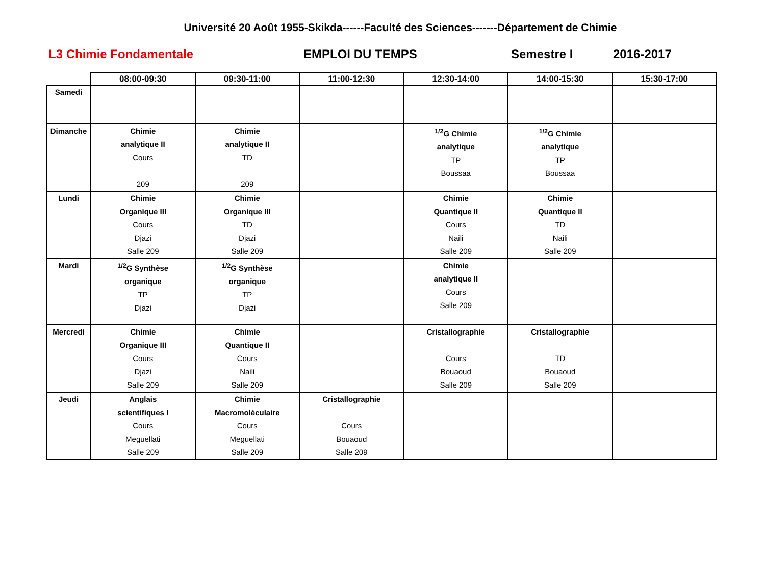Université 20 Août 1955-Skikda------Faculté des Sciences-------Département de Chimie
L3 Chimie Fondamentale EMPLOI DU TEMPS Semestre I 2016-2017
| | 08:00-09:30 | 09:30-11:00 | 11:00-12:30 | 12:30-14:00 | 14:00-15:30 | 15:30-17:00 |
| --- | --- | --- | --- | --- | --- | --- |
| Samedi | | | | | | |
| Dimanche | Chimie analytique II Cours 209 | Chimie analytique II TD 209 | | <sup>1/2</sup>G Chimie analytique TP Boussaa | <sup>1/2</sup>G Chimie analytique TP Boussaa | |
| Lundi | Chimie Organique III Cours Djazi Salle 209 | Chimie Organique III TD Djazi Salle 209 | | Chimie Quantique II Cours Naili Salle 209 | Chimie Quantique II TD Naili Salle 209 | |
| Mardi | <sup>1/2</sup>G Synthèse organique TP Djazi | <sup>1/2</sup>G Synthèse organique TP Djazi | | Chimie analytique II Cours Salle 209 | | |
| Mercredi | Chimie Organique III Cours Djazi Salle 209 | Chimie Quantique II Cours Naili Salle 209 | | Cristallographie Cours Bouaoud Salle 209 | Cristallographie TD Bouaoud Salle 209 | |
| Jeudi | Anglais scientifiques I Cours Meguellati Salle 209 | Chimie Macromoléculaire Cours Meguellati Salle 209 | Cristallographie Cours Bouaoud Salle 209 | | | |